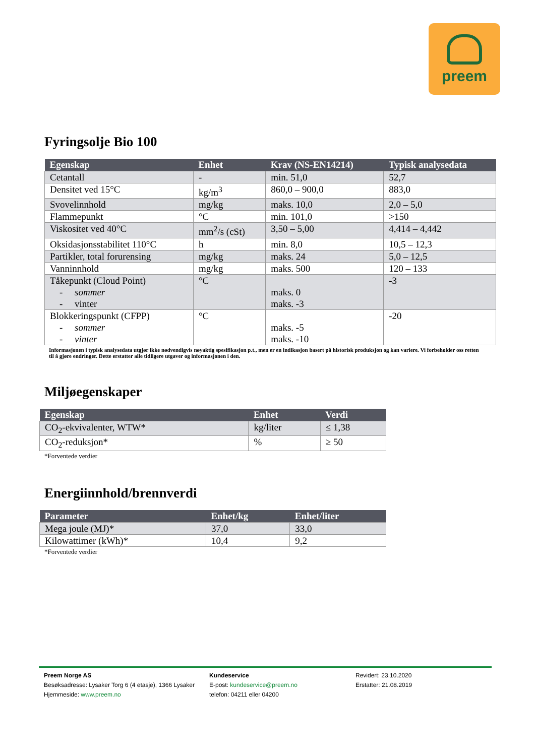preem
Fyringsolje Bio 100
| Egenskap | Enhet | Krav (NS-EN14214) | Typisk analysedata |
| --- | --- | --- | --- |
| Cetantall | - | min. 51,0 | 52,7 |
| Densitet ved 15°C | kg/m<sup>3</sup> | 860,0 – 900,0 | 883,0 |
| Svovelinnhold | mg/kg | maks. 10,0 | 2,0 – 5,0 |
| Flammepunkt | °C | min. 101,0 | >150 |
| Viskositet ved 40°C | mm<sup>2</sup>/s (cSt) | 3,50 – 5,00 | 4,414 – 4,442 |
| Oksidasjonsstabilitet 110°C | h | min. 8,0 | 10,5 – 12,3 |
| Partikler, total forurensing | mg/kg | maks. 24 | 5,0 – 12,5 |
| Vanninnhold | mg/kg | maks. 500 | 120 – 133 |
| Tåkepunkt (Cloud Point) - sommer - vinter | °C | maks. 0 maks. -3 | -3 |
| Blokkeringspunkt (CFPP) - sommer - vinter | °C | maks. -5 maks. -10 | -20 |
Informasjonen i typisk analysedata utgjør ikke nødvendigvis nøyaktig spesifikasjon p.t., men er en indikasjon basert på historisk produksjon og kan variere. Vi forbeholder oss retten til å gjøre endringer. Dette erstatter alle tidligere utgaver og informasjonen i den.
Miljøegenskaper
| Egenskap | Enhet | Verdi |
| --- | --- | --- |
| CO<sub>2</sub>-ekvivalenter, WTW* | kg/liter | ≤ 1,38 |
| CO<sub>2</sub>-reduksjon* | % | ≥ 50 |
*Forventede verdier
Energiinnhold/brennverdi
| Parameter | Enhet/kg | Enhet/liter |
| --- | --- | --- |
| Mega joule (MJ)* | 37,0 | 33,0 |
| Kilowattimer (kWh)* | 10,4 | 9,2 |
*Forventede verdier
Preem Norge AS
Besøksadresse: Lysaker Torg 6 (4 etasje), 1366 Lysaker
Hjemmeside: www.preem.no
Kundeservice
E-post: kundeservice@preem.no
telefon: 04211 eller 04200
Revidert: 23.10.2020
Erstatter: 21.08.2019